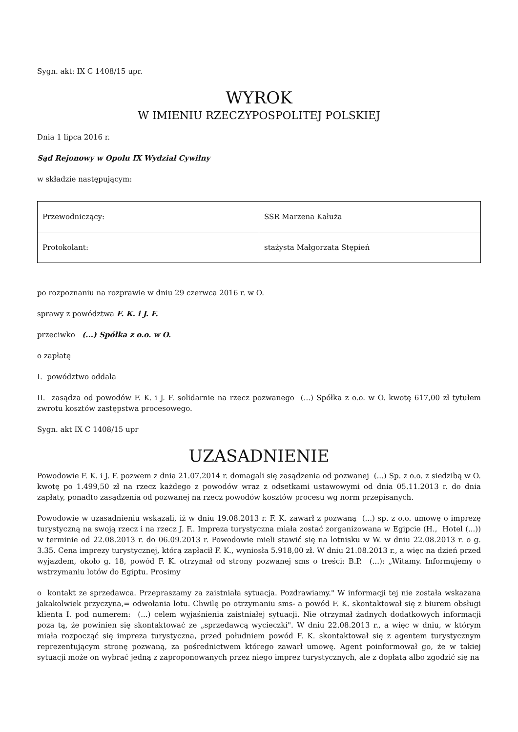Sygn. akt: IX C 1408/15 upr.
WYROK
W IMIENIU RZECZYPOSPOLITEJ POLSKIEJ
Dnia 1 lipca 2016 r.
Sąd Rejonowy w Opolu IX Wydział Cywilny
w składzie następującym:
| Przewodniczący: | SSR Marzena Kałuża |
| Protokolant: | stażysta Małgorzata Stępień |
po rozpoznaniu na rozprawie w dniu 29 czerwca 2016 r. w O.
sprawy z powództwa F. K. i J. F.
przeciwko (...) Spółka z o.o. w O.
o zapłatę
I. powództwo oddala
II. zasądza od powodów F. K. i J. F. solidarnie na rzecz pozwanego (...) Spółka z o.o. w O. kwotę 617,00 zł tytułem zwrotu kosztów zastępstwa procesowego.
Sygn. akt IX C 1408/15 upr
UZASADNIENIE
Powodowie F. K. i J. F. pozwem z dnia 21.07.2014 r. domagali się zasądzenia od pozwanej (...) Sp. z o.o. z siedzibą w O. kwotę po 1.499,50 zł na rzecz każdego z powodów wraz z odsetkami ustawowymi od dnia 05.11.2013 r. do dnia zapłaty, ponadto zasądzenia od pozwanej na rzecz powodów kosztów procesu wg norm przepisanych.
Powodowie w uzasadnieniu wskazali, iż w dniu 19.08.2013 r. F. K. zawarł z pozwaną (...) sp. z o.o. umowę o imprezę turystyczną na swoją rzecz i na rzecz J. F.. Impreza turystyczna miała zostać zorganizowana w Egipcie (H., Hotel (...)) w terminie od 22.08.2013 r. do 06.09.2013 r. Powodowie mieli stawić się na lotnisku w W. w dniu 22.08.2013 r. o g. 3.35. Cena imprezy turystycznej, którą zapłacił F. K., wyniosła 5.918,00 zł. W dniu 21.08.2013 r., a więc na dzień przed wyjazdem, około g. 18, powód F. K. otrzymał od strony pozwanej sms o treści: B.P. (...): „Witamy. Informujemy o wstrzymaniu lotów do Egiptu. Prosimy
o kontakt ze sprzedawca. Przepraszamy za zaistniała sytuacja. Pozdrawiamy." W informacji tej nie została wskazana jakakolwiek przyczyna,= odwołania lotu. Chwilę po otrzymaniu sms- a powód F. K. skontaktował się z biurem obsługi klienta I. pod numerem: (...) celem wyjaśnienia zaistniałej sytuacji. Nie otrzymał żadnych dodatkowych informacji poza tą, że powinien się skontaktować ze „sprzedawcą wycieczki". W dniu 22.08.2013 r., a więc w dniu, w którym miała rozpocząć się impreza turystyczna, przed południem powód F. K. skontaktował się z agentem turystycznym reprezentującym stronę pozwaną, za pośrednictwem którego zawarł umowę. Agent poinformował go, że w takiej sytuacji może on wybrać jedną z zaproponowanych przez niego imprez turystycznych, ale z dopłatą albo zgodzić się na